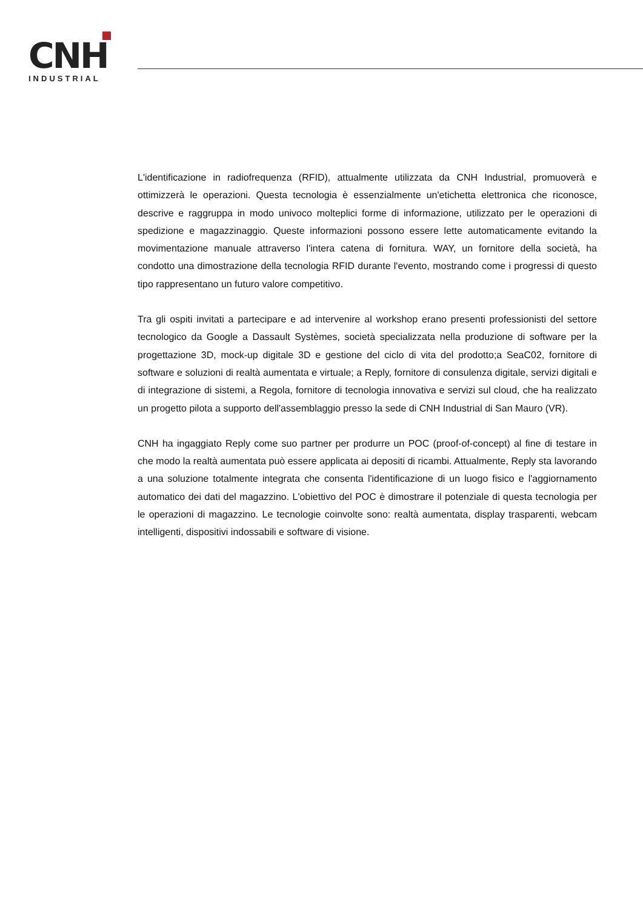CNH
INDUSTRIAL
L'identificazione in radiofrequenza (RFID), attualmente utilizzata da CNH Industrial, promuoverà e ottimizzerà le operazioni. Questa tecnologia è essenzialmente un'etichetta elettronica che riconosce, descrive e raggruppa in modo univoco molteplici forme di informazione, utilizzato per le operazioni di spedizione e magazzinaggio. Queste informazioni possono essere lette automaticamente evitando la movimentazione manuale attraverso l'intera catena di fornitura. WAY, un fornitore della società, ha condotto una dimostrazione della tecnologia RFID durante l'evento, mostrando come i progressi di questo tipo rappresentano un futuro valore competitivo.
Tra gli ospiti invitati a partecipare e ad intervenire al workshop erano presenti professionisti del settore tecnologico da Google a Dassault Systèmes, società specializzata nella produzione di software per la progettazione 3D, mock-up digitale 3D e gestione del ciclo di vita del prodotto;a SeaC02, fornitore di software e soluzioni di realtà aumentata e virtuale; a Reply, fornitore di consulenza digitale, servizi digitali e di integrazione di sistemi, a Regola, fornitore di tecnologia innovativa e servizi sul cloud, che ha realizzato un progetto pilota a supporto dell'assemblaggio presso la sede di CNH Industrial di San Mauro (VR).
CNH ha ingaggiato Reply come suo partner per produrre un POC (proof-of-concept) al fine di testare in che modo la realtà aumentata può essere applicata ai depositi di ricambi. Attualmente, Reply sta lavorando a una soluzione totalmente integrata che consenta l'identificazione di un luogo fisico e l'aggiornamento automatico dei dati del magazzino. L'obiettivo del POC è dimostrare il potenziale di questa tecnologia per le operazioni di magazzino. Le tecnologie coinvolte sono: realtà aumentata, display trasparenti, webcam intelligenti, dispositivi indossabili e software di visione.